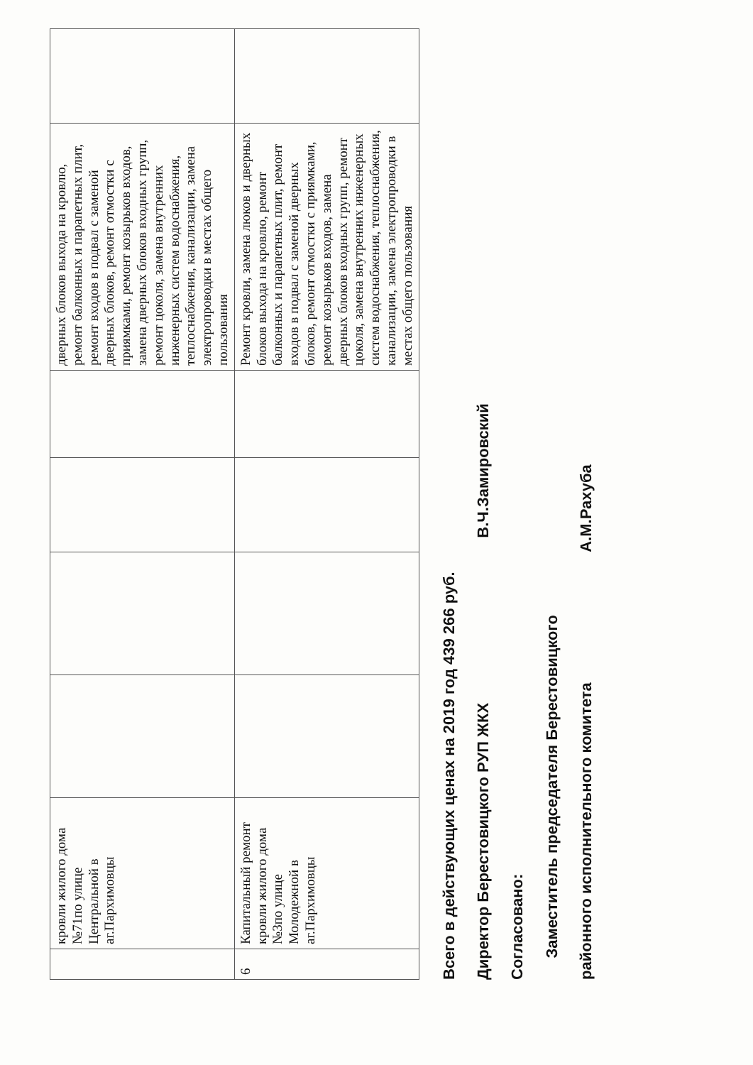| | кровли жилого дома №71по улице Центральной в аг.Пархимовцы | | | | | дверных блоков выхода на кровлю, ремонт балконных и парапетных плит, ремонт входов в подвал с заменой дверных блоков, ремонт отмостки с приямками, ремонт козырьков входов, замена дверных блоков входных групп, ремонт цоколя, замена внутренних инженерных систем водоснабжения, теплоснабжения, канализации, замена электропроводки в местах общего пользования | |
| 6 | Капитальный ремонт кровли жилого дома №3по улице Молодежной в аг.Пархимовцы | | | | | Ремонт кровли, замена люков и дверных блоков выхода на кровлю, ремонт балконных и парапетных плит, ремонт входов в подвал с заменой дверных блоков, ремонт отмостки с приямками, ремонт козырьков входов, замена дверных блоков входных групп, ремонт цоколя, замена внутренних инженерных систем водоснабжения, теплоснабжения, канализации, замена электропроводки в местах общего пользования | |
Всего в действующих ценах на 2019 год 439 266 руб.
Директор Берестовицкого РУП ЖКХ В.Ч.Замировский
Согласовано:
Заместитель председателя Берестовицкого
районного исполнительного комитета А.М.Рахуба